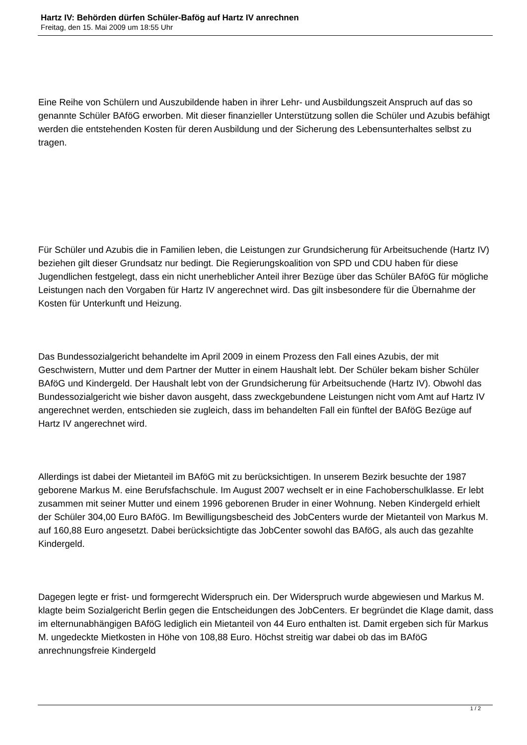Hartz IV: Behörden dürfen Schüler-Bafög auf Hartz IV anrechnen
Freitag, den 15. Mai 2009 um 18:55 Uhr
Eine Reihe von Schülern und Auszubildende haben in ihrer Lehr- und Ausbildungszeit Anspruch auf das so genannte Schüler BAföG erworben. Mit dieser finanzieller Unterstützung sollen die Schüler und Azubis befähigt werden die entstehenden Kosten für deren Ausbildung und der Sicherung des Lebensunterhaltes selbst zu tragen.
Für Schüler und Azubis die in Familien leben, die Leistungen zur Grundsicherung für Arbeitsuchende (Hartz IV) beziehen gilt dieser Grundsatz nur bedingt. Die Regierungskoalition von SPD und CDU haben für diese Jugendlichen festgelegt, dass ein nicht unerheblicher Anteil ihrer Bezüge über das Schüler BAföG für mögliche Leistungen nach den Vorgaben für Hartz IV angerechnet wird. Das gilt insbesondere für die Übernahme der Kosten für Unterkunft und Heizung.
Das Bundessozialgericht behandelte im April 2009 in einem Prozess den Fall eines Azubis, der mit Geschwistern, Mutter und dem Partner der Mutter in einem Haushalt lebt. Der Schüler bekam bisher Schüler BAföG und Kindergeld. Der Haushalt lebt von der Grundsicherung für Arbeitsuchende (Hartz IV). Obwohl das Bundessozialgericht wie bisher davon ausgeht, dass zweckgebundene Leistungen nicht vom Amt auf Hartz IV angerechnet werden, entschieden sie zugleich, dass im behandelten Fall ein fünftel der BAföG Bezüge auf Hartz IV angerechnet wird.
Allerdings ist dabei der Mietanteil im BAföG mit zu berücksichtigen. In unserem Bezirk besuchte der 1987 geborene Markus M. eine Berufsfachschule. Im August 2007 wechselt er in eine Fachoberschulklasse. Er lebt zusammen mit seiner Mutter und einem 1996 geborenen Bruder in einer Wohnung. Neben Kindergeld erhielt der Schüler 304,00 Euro BAföG. Im Bewilligungsbescheid des JobCenters wurde der Mietanteil von Markus M. auf 160,88 Euro angesetzt. Dabei berücksichtigte das JobCenter sowohl das BAföG, als auch das gezahlte Kindergeld.
Dagegen legte er frist- und formgerecht Widerspruch ein. Der Widerspruch wurde abgewiesen und Markus M. klagte beim Sozialgericht Berlin gegen die Entscheidungen des JobCenters. Er begründet die Klage damit, dass im elternunabhängigen BAföG lediglich ein Mietanteil von 44 Euro enthalten ist. Damit ergeben sich für Markus M. ungedeckte Mietkosten in Höhe von 108,88 Euro. Höchst streitig war dabei ob das im BAföG anrechnungsfreie Kindergeld
1 / 2